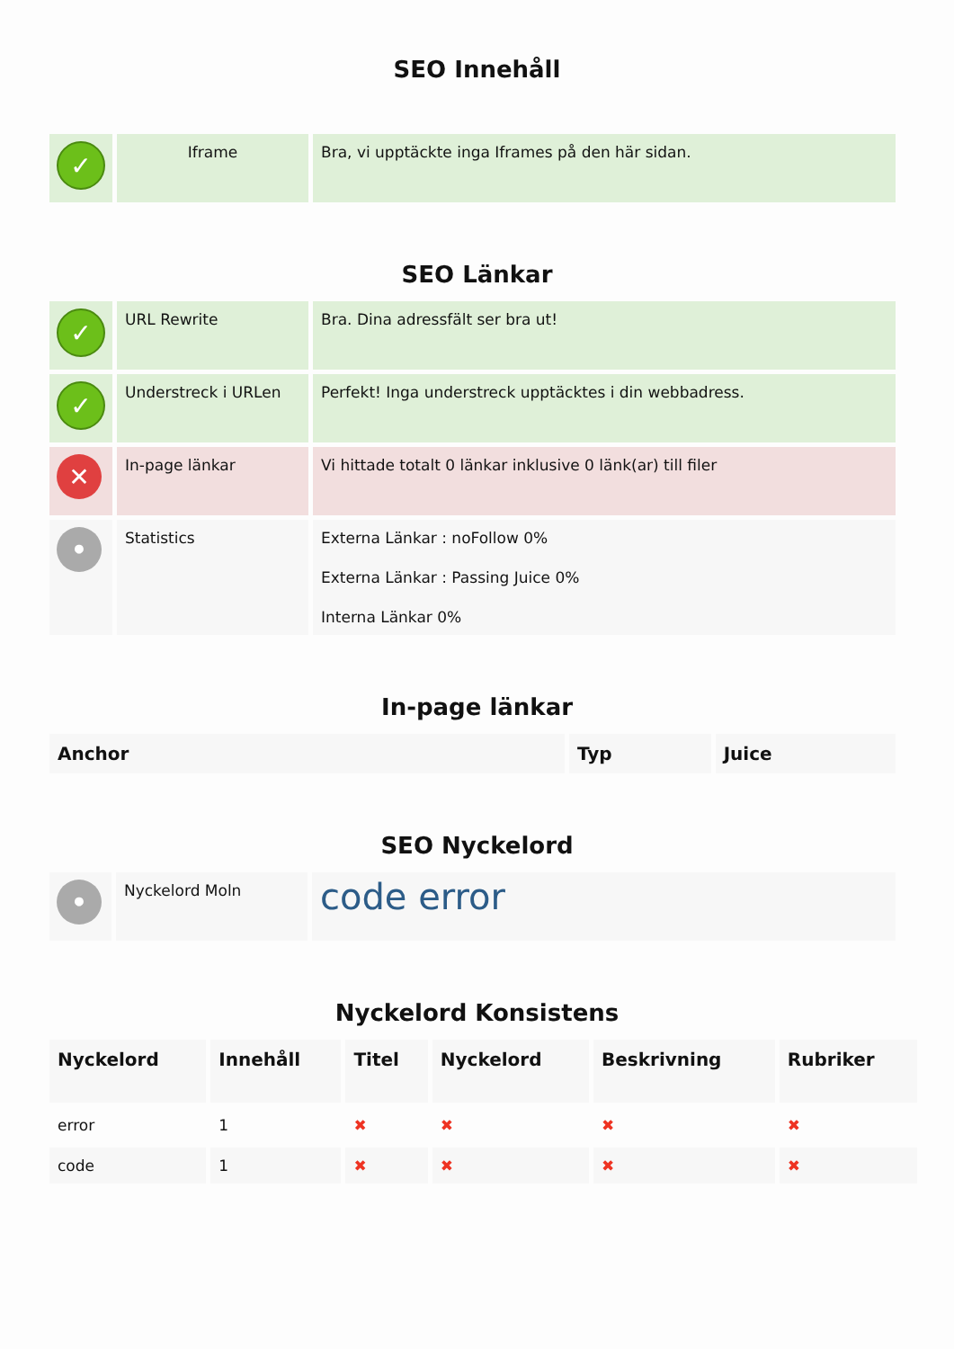SEO Innehåll
| ✓ | Iframe | Bra, vi upptäckte inga Iframes på den här sidan. |
SEO Länkar
| ✓ | URL Rewrite | Bra. Dina adressfält ser bra ut! |
| ✓ | Understreck i URLen | Perfekt! Inga understreck upptäcktes i din webbadress. |
| ✕ | In-page länkar | Vi hittade totalt 0 länkar inklusive 0 länk(ar) till filer |
| • | Statistics | Externa Länkar : noFollow 0% Externa Länkar : Passing Juice 0% Interna Länkar 0% |
In-page länkar
| Anchor | Typ | Juice |
| --- | --- | --- |
SEO Nyckelord
| • | Nyckelord Moln | code error |
Nyckelord Konsistens
| Nyckelord | Innehåll | Titel | Nyckelord | Beskrivning | Rubriker |
| --- | --- | --- | --- | --- | --- |
| error | 1 | ✖ | ✖ | ✖ | ✖ |
| code | 1 | ✖ | ✖ | ✖ | ✖ |